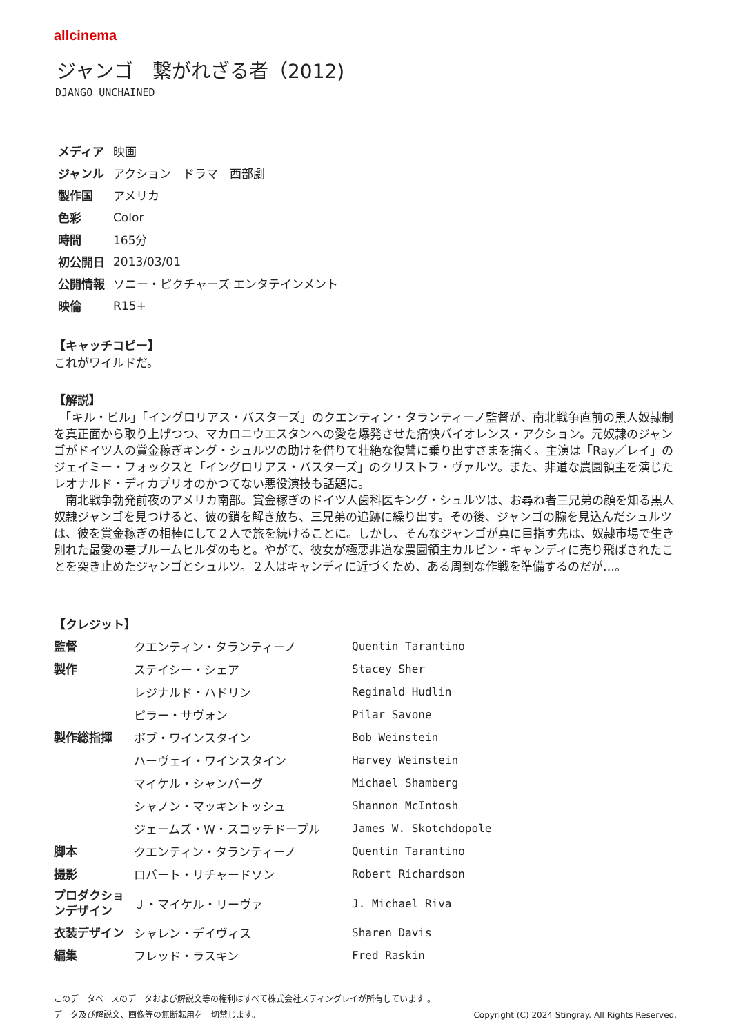allcinema
ジャンゴ　繋がれざる者（2012)
DJANGO UNCHAINED
| メディア | 映画 |
| ジャンル | アクション ドラマ 西部劇 |
| 製作国 | アメリカ |
| 色彩 | Color |
| 時間 | 165分 |
| 初公開日 | 2013/03/01 |
| 公開情報 | ソニー・ピクチャーズ エンタテインメント |
| 映倫 | R15+ |
【キャッチコピー】
これがワイルドだ。
【解説】
　「キル・ビル」「イングロリアス・バスターズ」のクエンティン・タランティーノ監督が、南北戦争直前の黒人奴隷制を真正面から取り上げつつ、マカロニウエスタンへの愛を爆発させた痛快バイオレンス・アクション。元奴隷のジャンゴがドイツ人の賞金稼ぎキング・シュルツの助けを借りて壮絶な復讐に乗り出すさまを描く。主演は「Ray／レイ」のジェイミー・フォックスと「イングロリアス・バスターズ」のクリストフ・ヴァルツ。また、非道な農園領主を演じたレオナルド・ディカプリオのかつてない悪役演技も話題に。
　南北戦争勃発前夜のアメリカ南部。賞金稼ぎのドイツ人歯科医キング・シュルツは、お尋ね者三兄弟の顔を知る黒人奴隷ジャンゴを見つけると、彼の鎖を解き放ち、三兄弟の追跡に繰り出す。その後、ジャンゴの腕を見込んだシュルツは、彼を賞金稼ぎの相棒にして２人で旅を続けることに。しかし、そんなジャンゴが真に目指す先は、奴隷市場で生き別れた最愛の妻ブルームヒルダのもと。やがて、彼女が極悪非道な農園領主カルビン・キャンディに売り飛ばされたことを突き止めたジャンゴとシュルツ。２人はキャンディに近づくため、ある周到な作戦を準備するのだが…。
【クレジット】
| 監督 | クエンティン・タランティーノ | Quentin Tarantino |
| 製作 | ステイシー・シェア | Stacey Sher |
| | レジナルド・ハドリン | Reginald Hudlin |
| | ピラー・サヴォン | Pilar Savone |
| 製作総指揮 | ボブ・ワインスタイン | Bob Weinstein |
| | ハーヴェイ・ワインスタイン | Harvey Weinstein |
| | マイケル・シャンバーグ | Michael Shamberg |
| | シャノン・マッキントッシュ | Shannon McIntosh |
| | ジェームズ・Ｗ・スコッチドープル | James W. Skotchdopole |
| 脚本 | クエンティン・タランティーノ | Quentin Tarantino |
| 撮影 | ロバート・リチャードソン | Robert Richardson |
| プロダクションデザイン | Ｊ・マイケル・リーヴァ | J. Michael Riva |
| 衣装デザイン | シャレン・デイヴィス | Sharen Davis |
| 編集 | フレッド・ラスキン | Fred Raskin |
このデータベースのデータおよび解説文等の権利はすべて株式会社スティングレイが所有しています 。
データ及び解説文、画像等の無断転用を一切禁じます。 Copyright (C) 2024 Stingray. All Rights Reserved.